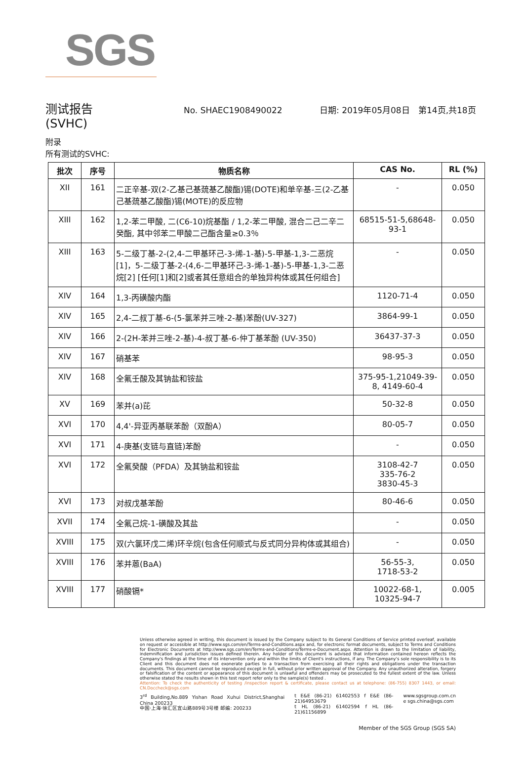SGS
测试报告
No. SHAEC1908490022 日期: 2019年05月08日 第14页,共18页
(SVHC)
附录
所有测试的SVHC:
| 批次 | 序号 | 物质名称 | CAS No. | RL (%) |
| --- | --- | --- | --- | --- |
| XII | 161 | 二正辛基-双(2-乙基己基巯基乙酸酯)锡(DOTE)和单辛基-三(2-乙基己基巯基乙酸酯)锡(MOTE)的反应物 | - | 0.050 |
| XIII | 162 | 1,2-苯二甲酸, 二(C6-10)烷基酯 / 1,2-苯二甲酸, 混合二己二辛二癸酯, 其中邻苯二甲酸二己酯含量≥0.3％ | 68515-51-5,68648-93-1 | 0.050 |
| XIII | 163 | 5-二级丁基-2-(2,4-二甲基环己-3-烯-1-基)-5-甲基-1,3-二恶烷[1]，5-二级丁基-2-(4,6-二甲基环己-3-烯-1-基)-5-甲基-1,3-二恶烷[2] [任何[1]和[2]或者其任意组合的单独异构体或其任何组合] | - | 0.050 |
| XIV | 164 | 1,3-丙磺酸内酯 | 1120-71-4 | 0.050 |
| XIV | 165 | 2,4-二叔丁基-6-(5-氯苯并三唑-2-基)苯酚(UV-327) | 3864-99-1 | 0.050 |
| XIV | 166 | 2-(2H-苯并三唑-2-基)-4-叔丁基-6-仲丁基苯酚 (UV-350) | 36437-37-3 | 0.050 |
| XIV | 167 | 硝基苯 | 98-95-3 | 0.050 |
| XIV | 168 | 全氟壬酸及其钠盐和铵盐 | 375-95-1,21049-39-8, 4149-60-4 | 0.050 |
| XV | 169 | 苯并(a)芘 | 50-32-8 | 0.050 |
| XVI | 170 | 4,4'-异亚丙基联苯酚（双酚A） | 80-05-7 | 0.050 |
| XVI | 171 | 4-庚基(支链与直链)苯酚 | - | 0.050 |
| XVI | 172 | 全氟癸酸（PFDA）及其钠盐和铵盐 | 3108-42-7 335-76-2 3830-45-3 | 0.050 |
| XVI | 173 | 对叔戊基苯酚 | 80-46-6 | 0.050 |
| XVII | 174 | 全氟己烷-1-磺酸及其盐 | - | 0.050 |
| XVIII | 175 | 双(六氯环戊二烯)环辛烷(包含任何顺式与反式同分异构体或其组合) | - | 0.050 |
| XVIII | 176 | 苯并蒽(BaA) | 56-55-3, 1718-53-2 | 0.050 |
| XVIII | 177 | 硝酸镉* | 10022-68-1, 10325-94-7 | 0.005 |
Unless otherwise agreed in writing, this document is issued by the Company subject to its General Conditions of Service printed overleaf, available on request or accessible at http://www.sgs.com/en/Terms-and-Conditions.aspx and, for electronic format documents, subject to Terms and Conditions for Electronic Documents at http://www.sgs.com/en/Terms-and-Conditions/Terms-e-Document.aspx. Attention is drawn to the limitation of liability, indemnification and jurisdiction issues defined therein. Any holder of this document is advised that information contained hereon reflects the Company's findings at the time of its intervention only and within the limits of Client's instructions, if any. The Company's sole responsibility is to its Client and this document does not exonerate parties to a transaction from exercising all their rights and obligations under the transaction documents. This document cannot be reproduced except in full, without prior written approval of the Company. Any unauthorized alteration, forgery or falsification of the content or appearance of this document is unlawful and offenders may be prosecuted to the fullest extent of the law. Unless otherwise stated the results shown in this test report refer only to the sample(s) tested .
Attention: To check the authenticity of testing /inspection report & certificate, please contact us at telephone: (86-755) 8307 1443, or email: CN.Doccheck@sgs.com
3<sup>rd</sup> Building,No.889 Yishan Road Xuhui District,Shanghai China 200233
中国·上海·徐汇区宜山路889号3号楼 邮编: 200233
t E&E (86-21) 61402553 f E&E (86-21)64953679
t HL (86-21) 61402594 f HL (86-21)61156899
www.sgsgroup.com.cn
e sgs.china@sgs.com
Member of the SGS Group (SGS SA)